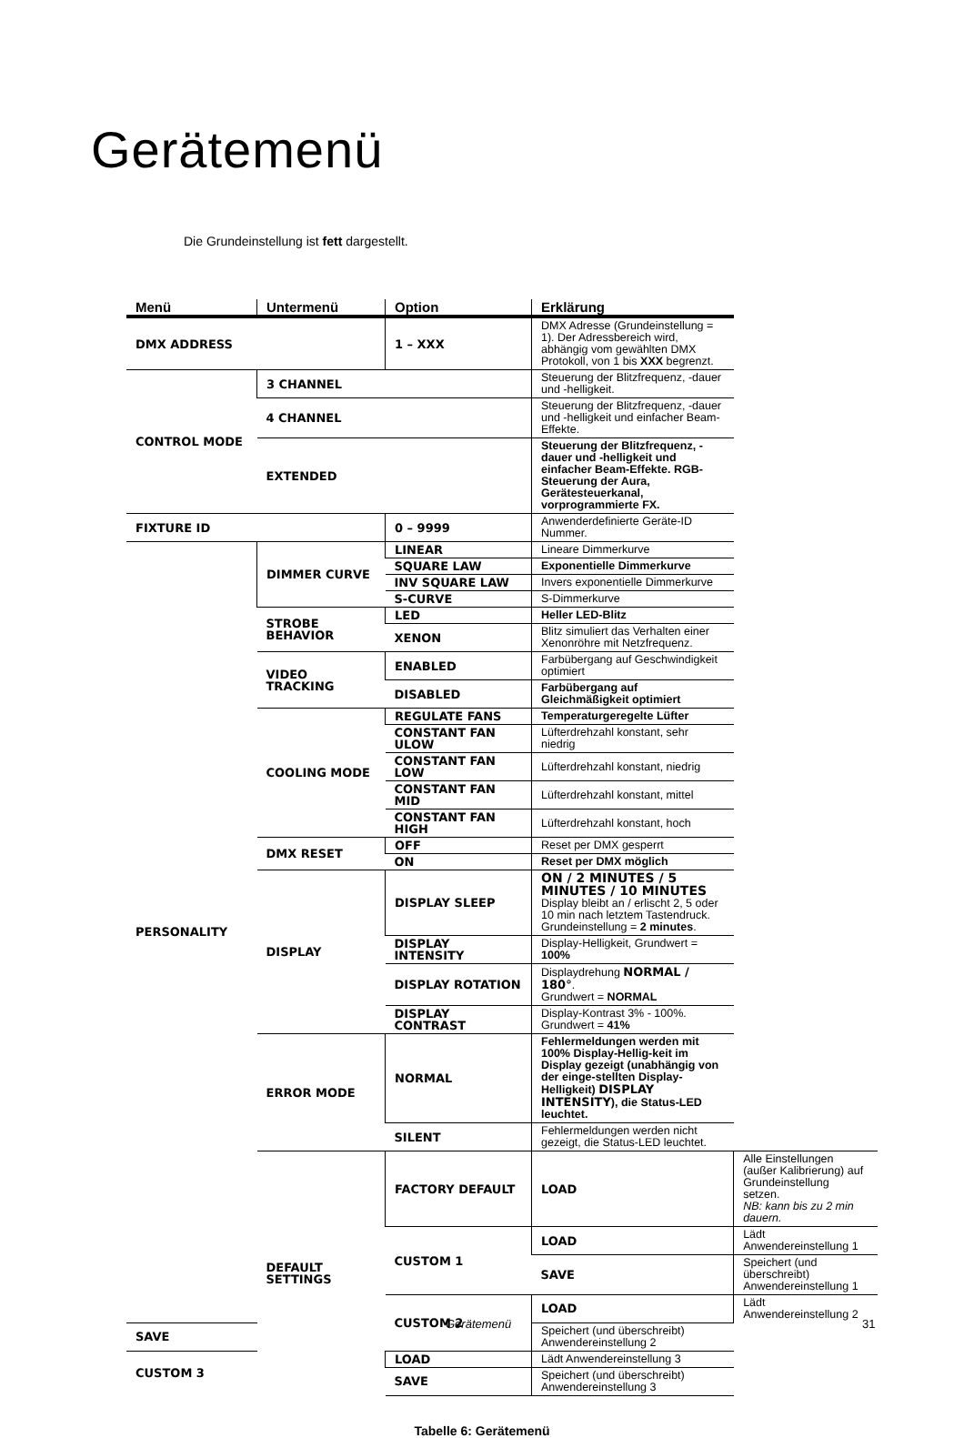Gerätemenü
Die Grundeinstellung ist fett dargestellt.
| Menü | Untermenü | Option | Erklärung | |
| --- | --- | --- | --- | --- |
| DMX ADDRESS | | 1 – XXX | DMX Adresse (Grundeinstellung = 1). Der Adressbereich wird, abhängig vom gewählten DMX Protokoll, von 1 bis XXX begrenzt. | |
| CONTROL MODE | 3 CHANNEL | | Steuerung der Blitzfrequenz, -dauer und -helligkeit. | |
| | 4 CHANNEL | | Steuerung der Blitzfrequenz, -dauer und -helligkeit und einfacher Beam-Effekte. | |
| | EXTENDED | | Steuerung der Blitzfrequenz, -dauer und -helligkeit und einfacher Beam-Effekte. RGB-Steuerung der Aura, Gerätesteuerkanal, vorprogrammierte FX. | |
| FIXTURE ID | | 0 – 9999 | Anwenderdefinierte Geräte-ID Nummer. | |
| PERSONALITY | DIMMER CURVE | LINEAR | Lineare Dimmerkurve | |
| | | SQUARE LAW | Exponentielle Dimmerkurve | |
| | | INV SQUARE LAW | Invers exponentielle Dimmerkurve | |
| | | S-CURVE | S-Dimmerkurve | |
| | STROBE BEHAVIOR | LED | Heller LED-Blitz | |
| | | XENON | Blitz simuliert das Verhalten einer Xenonröhre mit Netzfrequenz. | |
| | VIDEO TRACKING | ENABLED | Farbübergang auf Geschwindigkeit optimiert | |
| | | DISABLED | Farbübergang auf Gleichmäßigkeit optimiert | |
| | COOLING MODE | REGULATE FANS | Temperaturgeregelte Lüfter | |
| | | CONSTANT FAN ULOW | Lüfterdrehzahl konstant, sehr niedrig | |
| | | CONSTANT FAN LOW | Lüfterdrehzahl konstant, niedrig | |
| | | CONSTANT FAN MID | Lüfterdrehzahl konstant, mittel | |
| | | CONSTANT FAN HIGH | Lüfterdrehzahl konstant, hoch | |
| | DMX RESET | OFF | Reset per DMX gesperrt | |
| | | ON | Reset per DMX möglich | |
| | DISPLAY | DISPLAY SLEEP | ON / 2 MINUTES / 5 MINUTES / 10 MINUTES Display bleibt an / erlischt 2, 5 oder 10 min nach letztem Tastendruck. Grundeinstellung = 2 minutes . | |
| | | DISPLAY INTENSITY | Display-Helligkeit, Grundwert = 100% | |
| | | DISPLAY ROTATION | Displaydrehung NORMAL / 180° . Grundwert = NORMAL | |
| | | DISPLAY CONTRAST | Display-Kontrast 3% - 100%. Grundwert = 41% | |
| | ERROR MODE | NORMAL | Fehlermeldungen werden mit 100% Display-Hellig-keit im Display gezeigt (unabhängig von der einge-stellten Display-Helligkeit) DISPLAY INTENSITY ), die Status-LED leuchtet. | |
| | | SILENT | Fehlermeldungen werden nicht gezeigt, die Status-LED leuchtet. | |
| | DEFAULT SETTINGS | FACTORY DEFAULT | LOAD | Alle Einstellungen (außer Kalibrierung) auf Grundeinstellung setzen. NB: kann bis zu 2 min dauern. |
| | | CUSTOM 1 | LOAD | Lädt Anwendereinstellung 1 |
| | | | SAVE | Speichert (und überschreibt) Anwendereinstellung 1 |
| | | CUSTOM 2 | LOAD | Lädt Anwendereinstellung 2 |
| SAVE | | | Speichert (und überschreibt) Anwendereinstellung 2 | |
| CUSTOM 3 | | LOAD | Lädt Anwendereinstellung 3 | |
| | | SAVE | Speichert (und überschreibt) Anwendereinstellung 3 | |
Tabelle 6: Gerätemenü
Gerätemenü 31